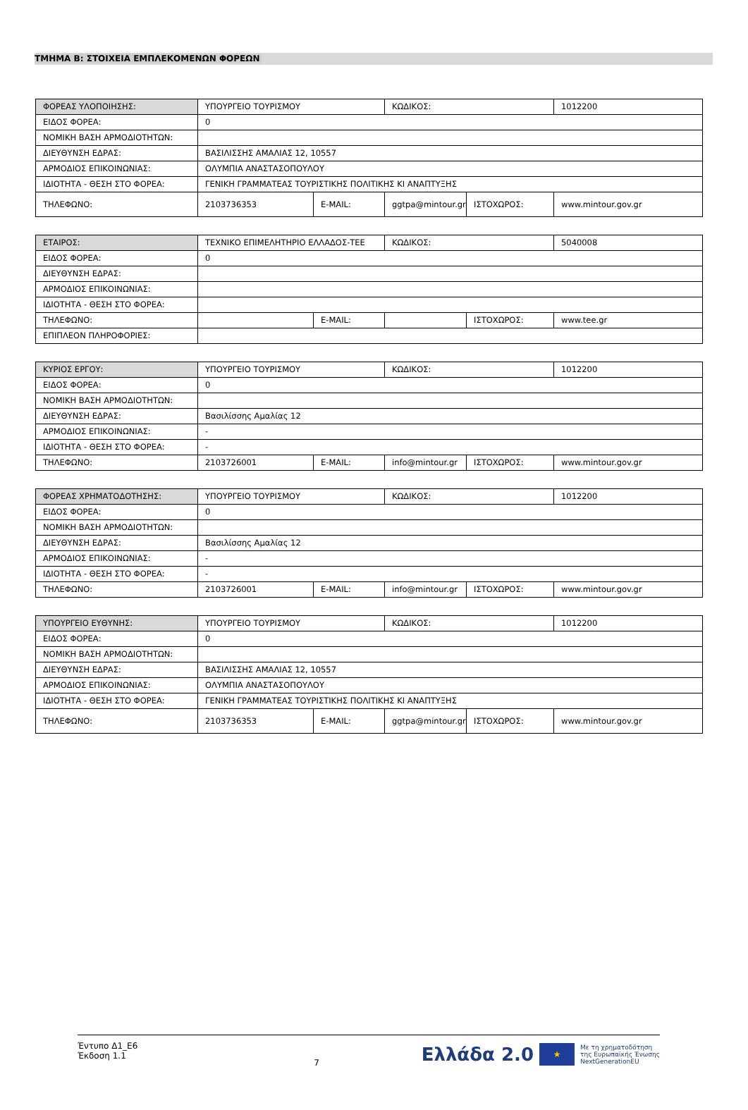ΤΜΗΜΑ Β: ΣΤΟΙΧΕΙΑ ΕΜΠΛΕΚΟΜΕΝΩΝ ΦΟΡΕΩΝ
| ΦΟΡΕΑΣ ΥΛΟΠΟΙΗΣΗΣ: | ΥΠΟΥΡΓΕΙΟ ΤΟΥΡΙΣΜΟΥ | | ΚΩΔΙΚΟΣ: | | 1012200 |
| ΕΙΔΟΣ ΦΟΡΕΑ: | 0 | | | | |
| ΝΟΜΙΚΗ ΒΑΣΗ ΑΡΜΟΔΙΟΤΗΤΩΝ: | | | | | |
| ΔΙΕΥΘΥΝΣΗ ΕΔΡΑΣ: | ΒΑΣΙΛΙΣΣΗΣ ΑΜΑΛΙΑΣ 12, 10557 | | | | |
| ΑΡΜΟΔΙΟΣ ΕΠΙΚΟΙΝΩΝΙΑΣ: | ΟΛΥΜΠΙΑ ΑΝΑΣΤΑΣΟΠΟΥΛΟΥ | | | | |
| ΙΔΙΟΤΗΤΑ - ΘΕΣΗ ΣΤΟ ΦΟΡΕΑ: | ΓΕΝΙΚΗ ΓΡΑΜΜΑΤΕΑΣ ΤΟΥΡΙΣΤΙΚΗΣ ΠΟΛΙΤΙΚΗΣ ΚΙ ΑΝΑΠΤΥΞΗΣ | | | | |
| ΤΗΛΕΦΩΝΟ: | 2103736353 | E-MAIL: | ggtpa@mintour.gr | ΙΣΤΟΧΩΡΟΣ: | www.mintour.gov.gr |
| ΕΤΑΙΡΟΣ: | ΤΕΧΝΙΚΟ ΕΠΙΜΕΛΗΤΗΡΙΟ ΕΛΛΑΔΟΣ-ΤΕΕ | | ΚΩΔΙΚΟΣ: | | 5040008 |
| ΕΙΔΟΣ ΦΟΡΕΑ: | 0 | | | | |
| ΔΙΕΥΘΥΝΣΗ ΕΔΡΑΣ: | | | | | |
| ΑΡΜΟΔΙΟΣ ΕΠΙΚΟΙΝΩΝΙΑΣ: | | | | | |
| ΙΔΙΟΤΗΤΑ - ΘΕΣΗ ΣΤΟ ΦΟΡΕΑ: | | | | | |
| ΤΗΛΕΦΩΝΟ: | | E-MAIL: | | ΙΣΤΟΧΩΡΟΣ: | www.tee.gr |
| ΕΠΙΠΛΕΟΝ ΠΛΗΡΟΦΟΡΙΕΣ: | | | | | |
| ΚΥΡΙΟΣ ΕΡΓΟΥ: | ΥΠΟΥΡΓΕΙΟ ΤΟΥΡΙΣΜΟΥ | | ΚΩΔΙΚΟΣ: | | 1012200 |
| ΕΙΔΟΣ ΦΟΡΕΑ: | 0 | | | | |
| ΝΟΜΙΚΗ ΒΑΣΗ ΑΡΜΟΔΙΟΤΗΤΩΝ: | | | | | |
| ΔΙΕΥΘΥΝΣΗ ΕΔΡΑΣ: | Βασιλίσσης Αμαλίας 12 | | | | |
| ΑΡΜΟΔΙΟΣ ΕΠΙΚΟΙΝΩΝΙΑΣ: | - | | | | |
| ΙΔΙΟΤΗΤΑ - ΘΕΣΗ ΣΤΟ ΦΟΡΕΑ: | - | | | | |
| ΤΗΛΕΦΩΝΟ: | 2103726001 | E-MAIL: | info@mintour.gr | ΙΣΤΟΧΩΡΟΣ: | www.mintour.gov.gr |
| ΦΟΡΕΑΣ ΧΡΗΜΑΤΟΔΟΤΗΣΗΣ: | ΥΠΟΥΡΓΕΙΟ ΤΟΥΡΙΣΜΟΥ | | ΚΩΔΙΚΟΣ: | | 1012200 |
| ΕΙΔΟΣ ΦΟΡΕΑ: | 0 | | | | |
| ΝΟΜΙΚΗ ΒΑΣΗ ΑΡΜΟΔΙΟΤΗΤΩΝ: | | | | | |
| ΔΙΕΥΘΥΝΣΗ ΕΔΡΑΣ: | Βασιλίσσης Αμαλίας 12 | | | | |
| ΑΡΜΟΔΙΟΣ ΕΠΙΚΟΙΝΩΝΙΑΣ: | - | | | | |
| ΙΔΙΟΤΗΤΑ - ΘΕΣΗ ΣΤΟ ΦΟΡΕΑ: | - | | | | |
| ΤΗΛΕΦΩΝΟ: | 2103726001 | E-MAIL: | info@mintour.gr | ΙΣΤΟΧΩΡΟΣ: | www.mintour.gov.gr |
| ΥΠΟΥΡΓΕΙΟ ΕΥΘΥΝΗΣ: | ΥΠΟΥΡΓΕΙΟ ΤΟΥΡΙΣΜΟΥ | | ΚΩΔΙΚΟΣ: | | 1012200 |
| ΕΙΔΟΣ ΦΟΡΕΑ: | 0 | | | | |
| ΝΟΜΙΚΗ ΒΑΣΗ ΑΡΜΟΔΙΟΤΗΤΩΝ: | | | | | |
| ΔΙΕΥΘΥΝΣΗ ΕΔΡΑΣ: | ΒΑΣΙΛΙΣΣΗΣ ΑΜΑΛΙΑΣ 12, 10557 | | | | |
| ΑΡΜΟΔΙΟΣ ΕΠΙΚΟΙΝΩΝΙΑΣ: | ΟΛΥΜΠΙΑ ΑΝΑΣΤΑΣΟΠΟΥΛΟΥ | | | | |
| ΙΔΙΟΤΗΤΑ - ΘΕΣΗ ΣΤΟ ΦΟΡΕΑ: | ΓΕΝΙΚΗ ΓΡΑΜΜΑΤΕΑΣ ΤΟΥΡΙΣΤΙΚΗΣ ΠΟΛΙΤΙΚΗΣ ΚΙ ΑΝΑΠΤΥΞΗΣ | | | | |
| ΤΗΛΕΦΩΝΟ: | 2103736353 | E-MAIL: | ggtpa@mintour.gr | ΙΣΤΟΧΩΡΟΣ: | www.mintour.gov.gr |
Έντυπο Δ1_Ε6
Έκδοση 1.1
7
Ελλάδα 2.0
★
Με τη χρηματοδότηση
της Ευρωπαϊκής Ένωσης
NextGenerationEU